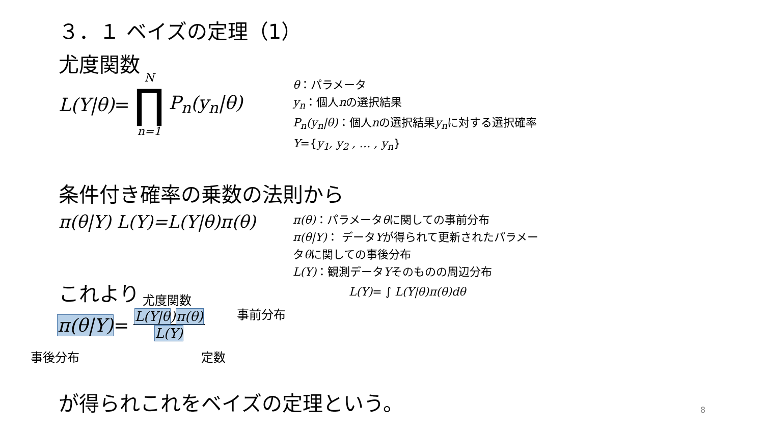３．１ ベイズの定理（1）
尤度関数
L(Y|θ) = N ∏ n=1 P<sub>n</sub>(y<sub>n</sub>|θ)
θ：パラメータ
y<sub>n</sub>：個人nの選択結果
P<sub>n</sub>(y<sub>n</sub>|θ)：個人nの選択結果y<sub>n</sub>に対する選択確率
Y={y<sub>1</sub>, y<sub>2</sub> , … , y<sub>n</sub>}
条件付き確率の乗数の法則から
π(θ|Y) L(Y)=L(Y|θ)π(θ)
π(θ)：パラメータθに関しての事前分布
π(θ|Y)： データYが得られて更新されたパラメータθに関しての事後分布
L(Y)：観測データYそのものの周辺分布
L(Y)= ∫ L(Y|θ)π(θ)dθ
これより 尤度関数
事前分布
π(θ|Y) = L(Y|θ)π(θ) L(Y)
事後分布 定数
が得られこれをベイズの定理という。 8